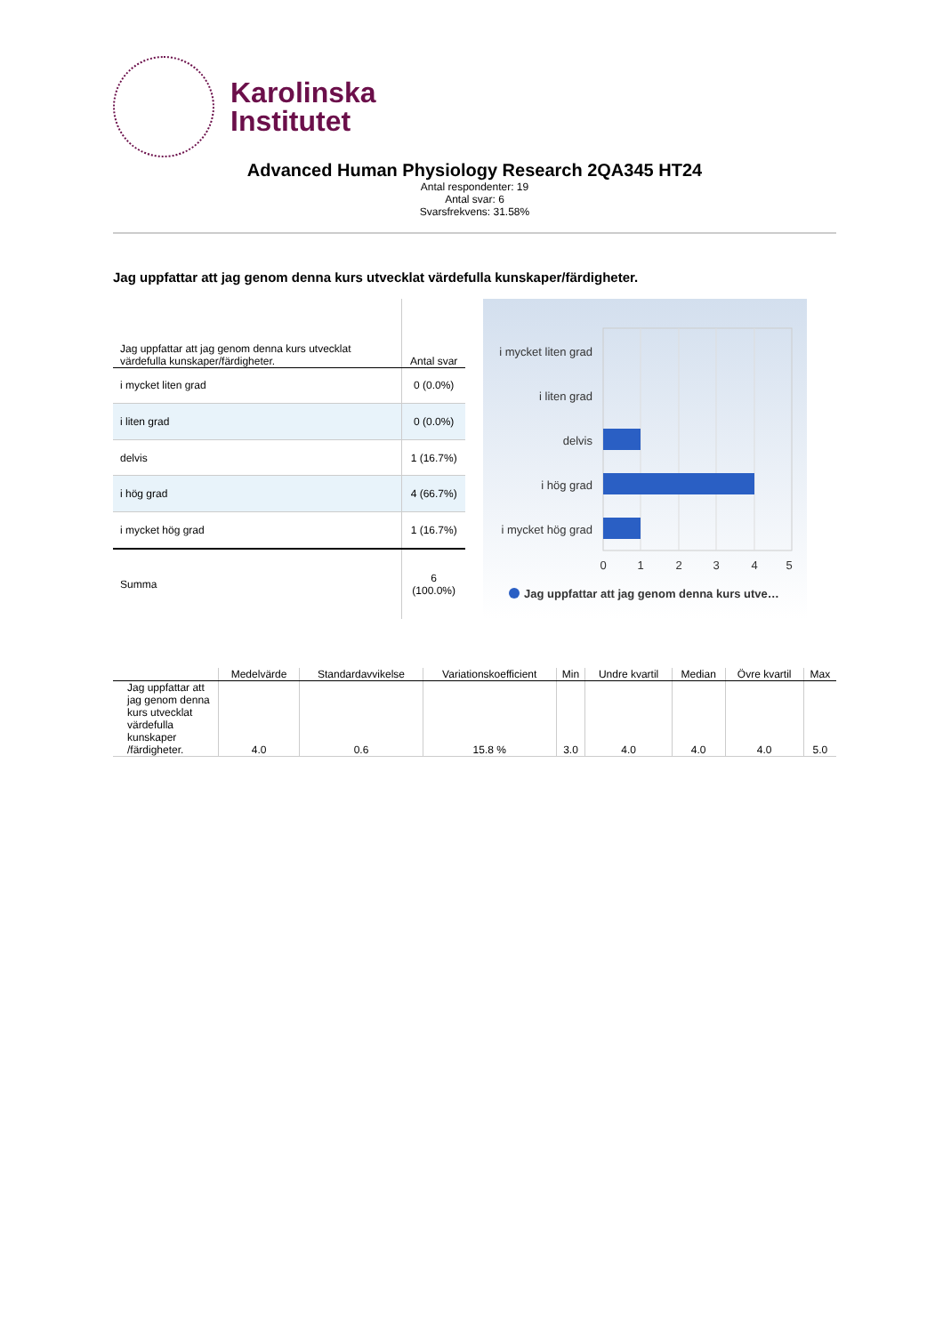Karolinska
Institutet
Advanced Human Physiology Research 2QA345 HT24
Antal respondenter: 19
Antal svar: 6
Svarsfrekvens: 31.58%
Jag uppfattar att jag genom denna kurs utvecklat värdefulla kunskaper/färdigheter.
| Jag uppfattar att jag genom denna kurs utvecklat värdefulla kunskaper/färdigheter. | Antal svar |
| --- | --- |
| i mycket liten grad | 0 (0.0%) |
| i liten grad | 0 (0.0%) |
| delvis | 1 (16.7%) |
| i hög grad | 4 (66.7%) |
| i mycket hög grad | 1 (16.7%) |
| Summa | 6 (100.0%) |
i mycket liten grad
i liten grad
delvis
i hög grad
i mycket hög grad
0
1
2
3
4
5
Jag uppfattar att jag genom denna kurs utve…
| | Medelvärde | Standardavvikelse | Variationskoefficient | Min | Undre kvartil | Median | Övre kvartil | Max |
| --- | --- | --- | --- | --- | --- | --- | --- | --- |
| Jag uppfattar att jag genom denna kurs utvecklat värdefulla kunskaper /färdigheter. | 4.0 | 0.6 | 15.8 % | 3.0 | 4.0 | 4.0 | 4.0 | 5.0 |